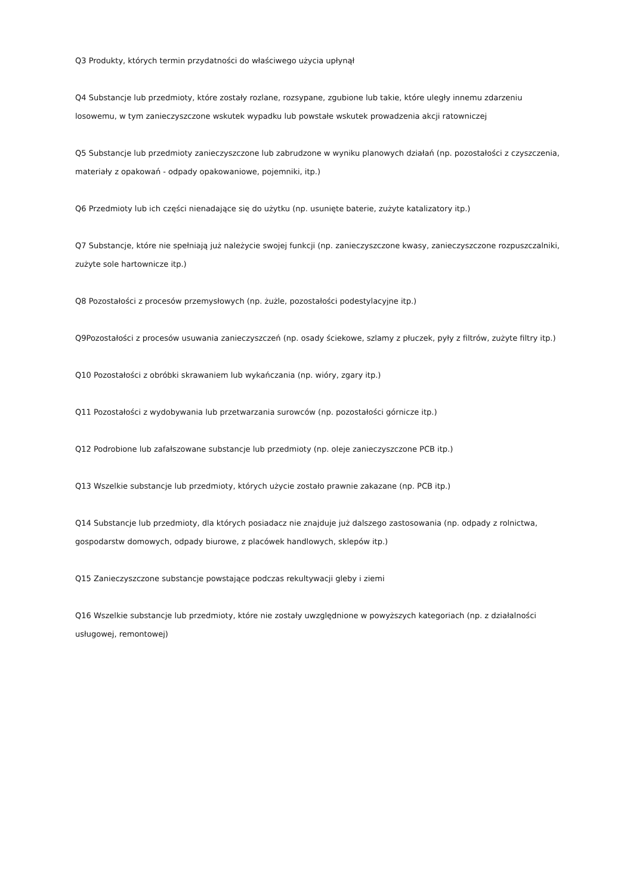Q3 Produkty, których termin przydatności do właściwego użycia upłynął
Q4 Substancje lub przedmioty, które zostały rozlane, rozsypane, zgubione lub takie, które uległy innemu zdarzeniu losowemu, w tym zanieczyszczone wskutek wypadku lub powstałe wskutek prowadzenia akcji ratowniczej
Q5 Substancje lub przedmioty zanieczyszczone lub zabrudzone w wyniku planowych działań (np. pozostałości z czyszczenia, materiały z opakowań - odpady opakowaniowe, pojemniki, itp.)
Q6 Przedmioty lub ich części nienadające się do użytku (np. usunięte baterie, zużyte katalizatory itp.)
Q7 Substancje, które nie spełniają już należycie swojej funkcji (np. zanieczyszczone kwasy, zanieczyszczone rozpuszczalniki, zużyte sole hartownicze itp.)
Q8 Pozostałości z procesów przemysłowych (np. żużle, pozostałości podestylacyjne itp.)
Q9Pozostałości z procesów usuwania zanieczyszczeń (np. osady ściekowe, szlamy z płuczek, pyły z filtrów, zużyte filtry itp.)
Q10 Pozostałości z obróbki skrawaniem lub wykańczania (np. wióry, zgary itp.)
Q11 Pozostałości z wydobywania lub przetwarzania surowców (np. pozostałości górnicze itp.)
Q12 Podrobione lub zafałszowane substancje lub przedmioty (np. oleje zanieczyszczone PCB itp.)
Q13 Wszelkie substancje lub przedmioty, których użycie zostało prawnie zakazane (np. PCB itp.)
Q14 Substancje lub przedmioty, dla których posiadacz nie znajduje już dalszego zastosowania (np. odpady z rolnictwa, gospodarstw domowych, odpady biurowe, z placówek handlowych, sklepów itp.)
Q15 Zanieczyszczone substancje powstające podczas rekultywacji gleby i ziemi
Q16 Wszelkie substancje lub przedmioty, które nie zostały uwzględnione w powyższych kategoriach (np. z działalności usługowej, remontowej)